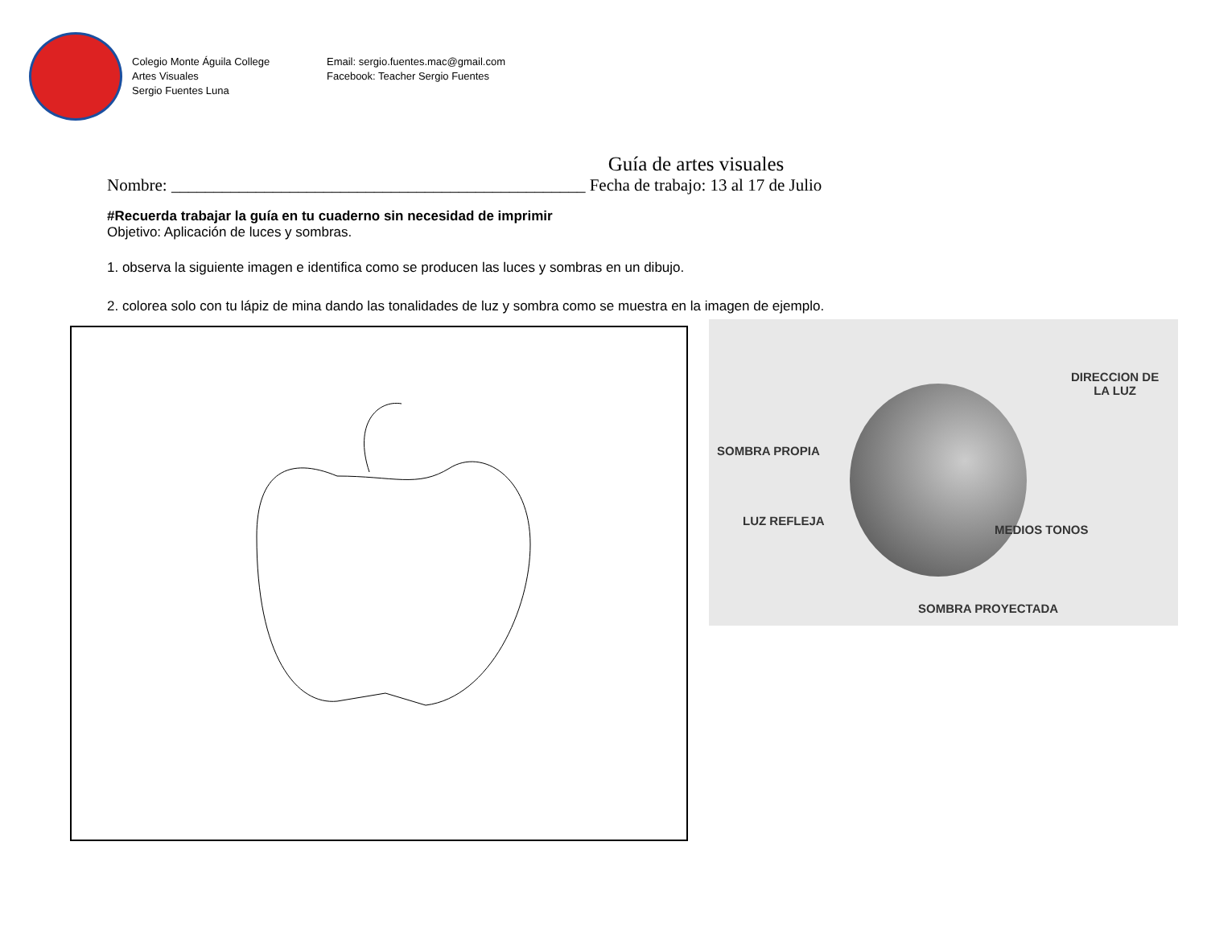Colegio Monte Águila College
Artes Visuales
Sergio Fuentes Luna
Email: sergio.fuentes.mac@gmail.com
Facebook: Teacher Sergio Fuentes
Guía de artes visuales
Nombre: _________________________________________________ Fecha de trabajo: 13 al 17 de Julio
#Recuerda trabajar la guía en tu cuaderno sin necesidad de imprimir
Objetivo: Aplicación de luces y sombras.
1. observa la siguiente imagen e identifica como se producen las luces y sombras en un dibujo.
2. colorea solo con tu lápiz de mina dando las tonalidades de luz y sombra como se muestra en la imagen de ejemplo.
DIRECCION DE
LA LUZ
SOMBRA PROPIA
LUZ REFLEJA
MEDIOS TONOS
SOMBRA PROYECTADA